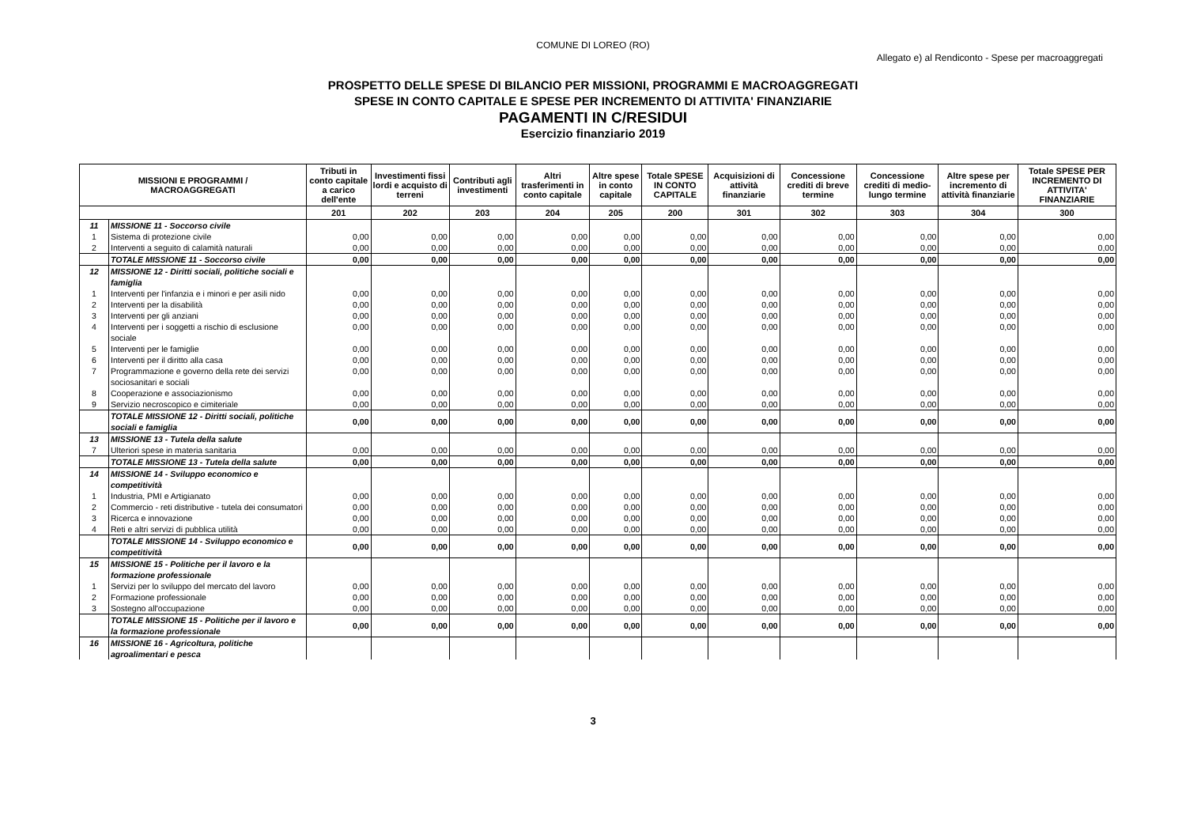COMUNE DI LOREO (RO)
Allegato e) al Rendiconto - Spese per macroaggregati
PROSPETTO DELLE SPESE DI BILANCIO PER MISSIONI, PROGRAMMI E MACROAGGREGATI
SPESE IN CONTO CAPITALE E SPESE PER INCREMENTO DI ATTIVITA' FINANZIARIE
PAGAMENTI IN C/RESIDUI
Esercizio finanziario 2019
| MISSIONI E PROGRAMMI / MACROAGGREGATI | | Tributi in conto capitale a carico dell'ente | Investimenti fissi lordi e acquisto di terreni | Contributi agli investimenti | Altri trasferimenti in conto capitale | Altre spese in conto capitale | Totale SPESE IN CONTO CAPITALE | Acquisizioni di attività finanziarie | Concessione crediti di breve termine | Concessione crediti di medio-lungo termine | Altre spese per incremento di attività finanziarie | Totale SPESE PER INCREMENTO DI ATTIVITA' FINANZIARIE |
| --- | --- | --- | --- | --- | --- | --- | --- | --- | --- | --- | --- | --- |
| | | 201 | 202 | 203 | 204 | 205 | 200 | 301 | 302 | 303 | 304 | 300 |
| 11 | MISSIONE 11 - Soccorso civile | | | | | | | | | | | |
| 1 | Sistema di protezione civile | 0,00 | 0,00 | 0,00 | 0,00 | 0,00 | 0,00 | 0,00 | 0,00 | 0,00 | 0,00 | 0,00 |
| 2 | Interventi a seguito di calamità naturali | 0,00 | 0,00 | 0,00 | 0,00 | 0,00 | 0,00 | 0,00 | 0,00 | 0,00 | 0,00 | 0,00 |
| | TOTALE MISSIONE 11 - Soccorso civile | 0,00 | 0,00 | 0,00 | 0,00 | 0,00 | 0,00 | 0,00 | 0,00 | 0,00 | 0,00 | 0,00 |
| 12 | MISSIONE 12 - Diritti sociali, politiche sociali e famiglia | | | | | | | | | | | |
| 1 | Interventi per l'infanzia e i minori e per asili nido | 0,00 | 0,00 | 0,00 | 0,00 | 0,00 | 0,00 | 0,00 | 0,00 | 0,00 | 0,00 | 0,00 |
| 2 | Interventi per la disabilità | 0,00 | 0,00 | 0,00 | 0,00 | 0,00 | 0,00 | 0,00 | 0,00 | 0,00 | 0,00 | 0,00 |
| 3 | Interventi per gli anziani | 0,00 | 0,00 | 0,00 | 0,00 | 0,00 | 0,00 | 0,00 | 0,00 | 0,00 | 0,00 | 0,00 |
| 4 | Interventi per i soggetti a rischio di esclusione sociale | 0,00 | 0,00 | 0,00 | 0,00 | 0,00 | 0,00 | 0,00 | 0,00 | 0,00 | 0,00 | 0,00 |
| 5 | Interventi per le famiglie | 0,00 | 0,00 | 0,00 | 0,00 | 0,00 | 0,00 | 0,00 | 0,00 | 0,00 | 0,00 | 0,00 |
| 6 | Interventi per il diritto alla casa | 0,00 | 0,00 | 0,00 | 0,00 | 0,00 | 0,00 | 0,00 | 0,00 | 0,00 | 0,00 | 0,00 |
| 7 | Programmazione e governo della rete dei servizi sociosanitari e sociali | 0,00 | 0,00 | 0,00 | 0,00 | 0,00 | 0,00 | 0,00 | 0,00 | 0,00 | 0,00 | 0,00 |
| 8 | Cooperazione e associazionismo | 0,00 | 0,00 | 0,00 | 0,00 | 0,00 | 0,00 | 0,00 | 0,00 | 0,00 | 0,00 | 0,00 |
| 9 | Servizio necroscopico e cimiteriale | 0,00 | 0,00 | 0,00 | 0,00 | 0,00 | 0,00 | 0,00 | 0,00 | 0,00 | 0,00 | 0,00 |
| | TOTALE MISSIONE 12 - Diritti sociali, politiche sociali e famiglia | 0,00 | 0,00 | 0,00 | 0,00 | 0,00 | 0,00 | 0,00 | 0,00 | 0,00 | 0,00 | 0,00 |
| 13 | MISSIONE 13 - Tutela della salute | | | | | | | | | | | |
| 7 | Ulteriori spese in materia sanitaria | 0,00 | 0,00 | 0,00 | 0,00 | 0,00 | 0,00 | 0,00 | 0,00 | 0,00 | 0,00 | 0,00 |
| | TOTALE MISSIONE 13 - Tutela della salute | 0,00 | 0,00 | 0,00 | 0,00 | 0,00 | 0,00 | 0,00 | 0,00 | 0,00 | 0,00 | 0,00 |
| 14 | MISSIONE 14 - Sviluppo economico e competitività | | | | | | | | | | | |
| 1 | Industria, PMI e Artigianato | 0,00 | 0,00 | 0,00 | 0,00 | 0,00 | 0,00 | 0,00 | 0,00 | 0,00 | 0,00 | 0,00 |
| 2 | Commercio - reti distributive - tutela dei consumatori | 0,00 | 0,00 | 0,00 | 0,00 | 0,00 | 0,00 | 0,00 | 0,00 | 0,00 | 0,00 | 0,00 |
| 3 | Ricerca e innovazione | 0,00 | 0,00 | 0,00 | 0,00 | 0,00 | 0,00 | 0,00 | 0,00 | 0,00 | 0,00 | 0,00 |
| 4 | Reti e altri servizi di pubblica utilità | 0,00 | 0,00 | 0,00 | 0,00 | 0,00 | 0,00 | 0,00 | 0,00 | 0,00 | 0,00 | 0,00 |
| | TOTALE MISSIONE 14 - Sviluppo economico e competitività | 0,00 | 0,00 | 0,00 | 0,00 | 0,00 | 0,00 | 0,00 | 0,00 | 0,00 | 0,00 | 0,00 |
| 15 | MISSIONE 15 - Politiche per il lavoro e la formazione professionale | | | | | | | | | | | |
| 1 | Servizi per lo sviluppo del mercato del lavoro | 0,00 | 0,00 | 0,00 | 0,00 | 0,00 | 0,00 | 0,00 | 0,00 | 0,00 | 0,00 | 0,00 |
| 2 | Formazione professionale | 0,00 | 0,00 | 0,00 | 0,00 | 0,00 | 0,00 | 0,00 | 0,00 | 0,00 | 0,00 | 0,00 |
| 3 | Sostegno all'occupazione | 0,00 | 0,00 | 0,00 | 0,00 | 0,00 | 0,00 | 0,00 | 0,00 | 0,00 | 0,00 | 0,00 |
| | TOTALE MISSIONE 15 - Politiche per il lavoro e la formazione professionale | 0,00 | 0,00 | 0,00 | 0,00 | 0,00 | 0,00 | 0,00 | 0,00 | 0,00 | 0,00 | 0,00 |
| 16 | MISSIONE 16 - Agricoltura, politiche agroalimentari e pesca | | | | | | | | | | | |
3